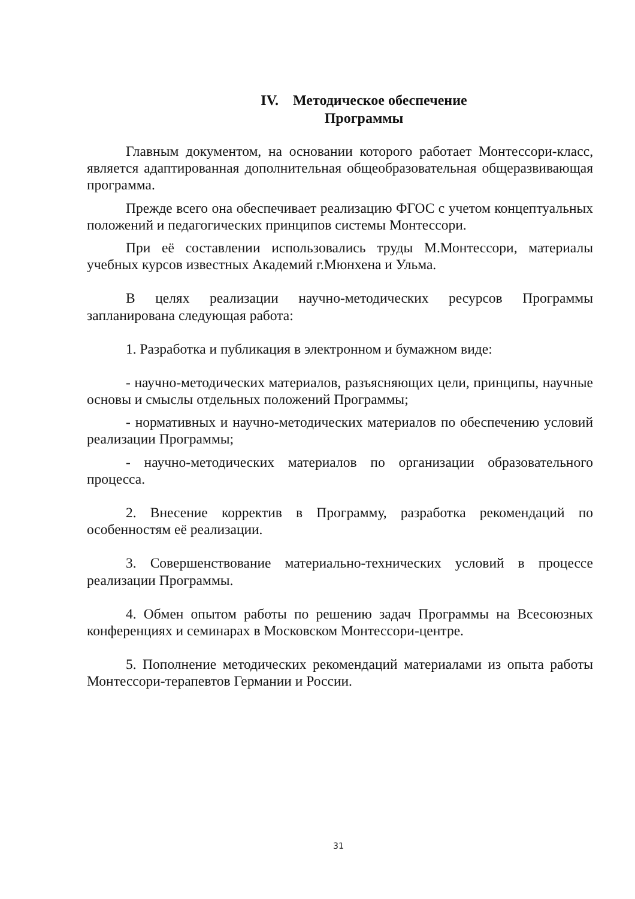IV. Методическое обеспечение
Программы
Главным документом, на основании которого работает Монтессори-класс, является адаптированная дополнительная общеобразовательная общеразвивающая программа.
Прежде всего она обеспечивает реализацию ФГОС с учетом концептуальных положений и педагогических принципов системы Монтессори.
При её составлении использовались труды М.Монтессори, материалы учебных курсов известных Академий г.Мюнхена и Ульма.
В целях реализации научно-методических ресурсов Программы запланирована следующая работа:
1. Разработка и публикация в электронном и бумажном виде:
- научно-методических материалов, разъясняющих цели, принципы, научные основы и смыслы отдельных положений Программы;
- нормативных и научно-методических материалов по обеспечению условий реализации Программы;
- научно-методических материалов по организации образовательного процесса.
2. Внесение корректив в Программу, разработка рекомендаций по особенностям её реализации.
3. Совершенствование материально-технических условий в процессе реализации Программы.
4. Обмен опытом работы по решению задач Программы на Всесоюзных конференциях и семинарах в Московском Монтессори-центре.
5. Пополнение методических рекомендаций материалами из опыта работы Монтессори-терапевтов Германии и России.
31